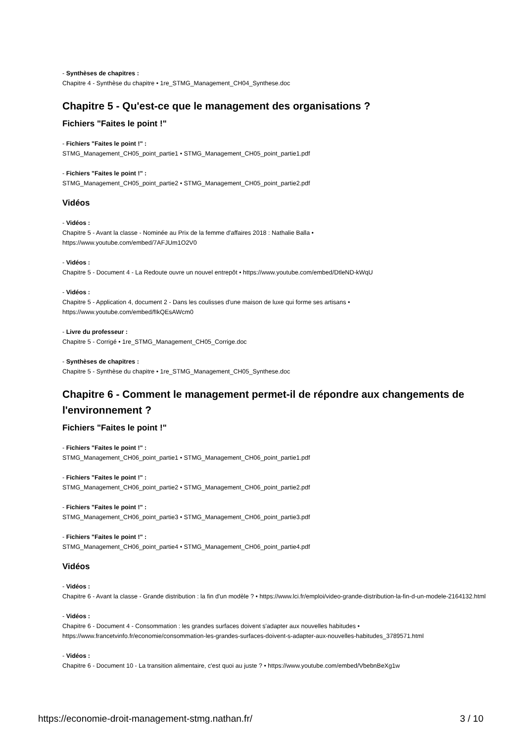- Synthèses de chapitres :
Chapitre 4 - Synthèse du chapitre • 1re_STMG_Management_CH04_Synthese.doc
Chapitre 5 - Qu'est-ce que le management des organisations ?
Fichiers "Faites le point !"
- Fichiers "Faites le point !" :
STMG_Management_CH05_point_partie1 • STMG_Management_CH05_point_partie1.pdf
- Fichiers "Faites le point !" :
STMG_Management_CH05_point_partie2 • STMG_Management_CH05_point_partie2.pdf
Vidéos
- Vidéos :
Chapitre 5 - Avant la classe - Nominée au Prix de la femme d'affaires 2018 : Nathalie Balla •
https://www.youtube.com/embed/7AFJUm1O2V0
- Vidéos :
Chapitre 5 - Document 4 - La Redoute ouvre un nouvel entrepôt • https://www.youtube.com/embed/DtleND-kWqU
- Vidéos :
Chapitre 5 - Application 4, document 2 - Dans les coulisses d'une maison de luxe qui forme ses artisans •
https://www.youtube.com/embed/fIkQEsAWcm0
- Livre du professeur :
Chapitre 5 - Corrigé • 1re_STMG_Management_CH05_Corrige.doc
- Synthèses de chapitres :
Chapitre 5 - Synthèse du chapitre • 1re_STMG_Management_CH05_Synthese.doc
Chapitre 6 - Comment le management permet-il de répondre aux changements de l'environnement ?
Fichiers "Faites le point !"
- Fichiers "Faites le point !" :
STMG_Management_CH06_point_partie1 • STMG_Management_CH06_point_partie1.pdf
- Fichiers "Faites le point !" :
STMG_Management_CH06_point_partie2 • STMG_Management_CH06_point_partie2.pdf
- Fichiers "Faites le point !" :
STMG_Management_CH06_point_partie3 • STMG_Management_CH06_point_partie3.pdf
- Fichiers "Faites le point !" :
STMG_Management_CH06_point_partie4 • STMG_Management_CH06_point_partie4.pdf
Vidéos
- Vidéos :
Chapitre 6 - Avant la classe - Grande distribution : la fin d'un modèle ? • https://www.lci.fr/emploi/video-grande-distribution-la-fin-d-un-modele-2164132.html
- Vidéos :
Chapitre 6 - Document 4 - Consommation : les grandes surfaces doivent s'adapter aux nouvelles habitudes • https://www.francetvinfo.fr/economie/consommation-les-grandes-surfaces-doivent-s-adapter-aux-nouvelles-habitudes_3789571.html
- Vidéos :
Chapitre 6 - Document 10 - La transition alimentaire, c'est quoi au juste ? • https://www.youtube.com/embed/VbebnBeXg1w
https://economie-droit-management-stmg.nathan.fr/ 3 / 10